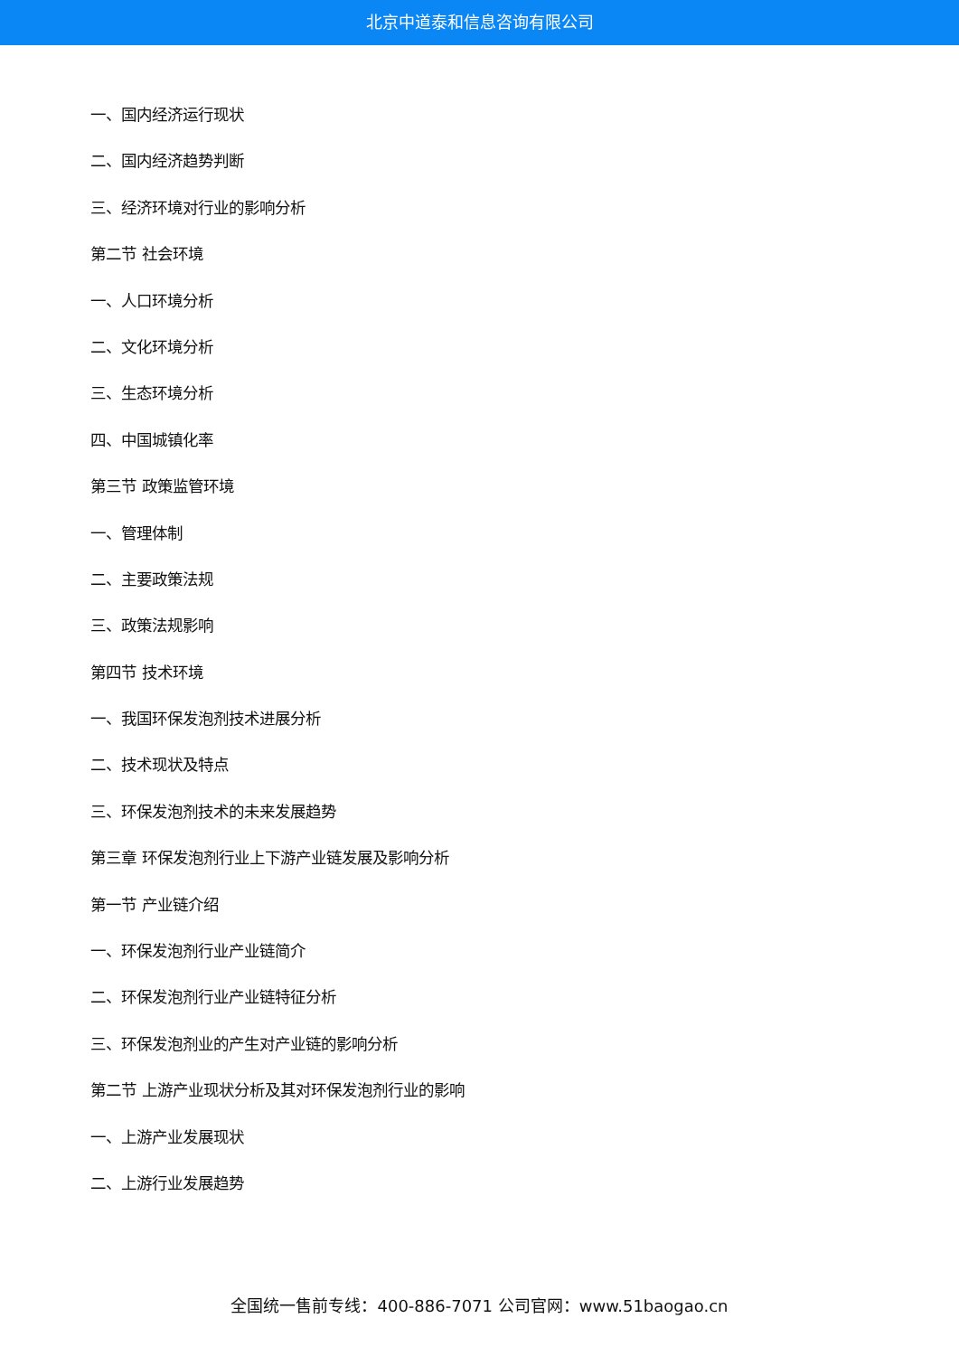北京中道泰和信息咨询有限公司
一、国内经济运行现状
二、国内经济趋势判断
三、经济环境对行业的影响分析
第二节 社会环境
一、人口环境分析
二、文化环境分析
三、生态环境分析
四、中国城镇化率
第三节 政策监管环境
一、管理体制
二、主要政策法规
三、政策法规影响
第四节 技术环境
一、我国环保发泡剂技术进展分析
二、技术现状及特点
三、环保发泡剂技术的未来发展趋势
第三章 环保发泡剂行业上下游产业链发展及影响分析
第一节 产业链介绍
一、环保发泡剂行业产业链简介
二、环保发泡剂行业产业链特征分析
三、环保发泡剂业的产生对产业链的影响分析
第二节 上游产业现状分析及其对环保发泡剂行业的影响
一、上游产业发展现状
二、上游行业发展趋势
全国统一售前专线：400-886-7071 公司官网：www.51baogao.cn